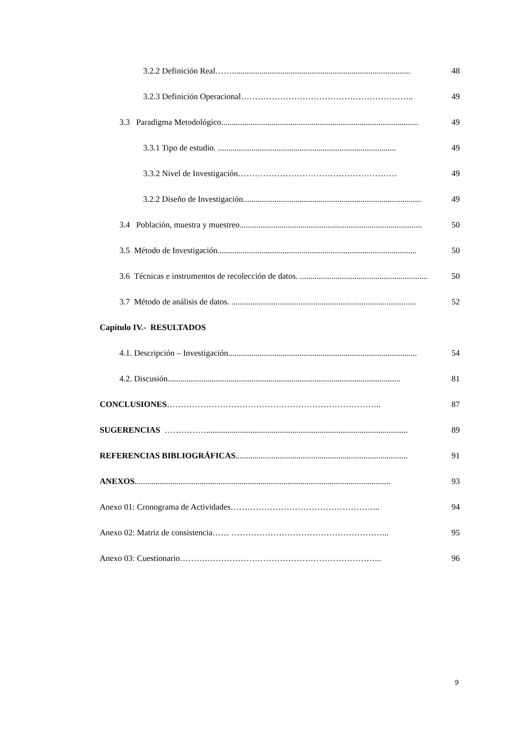3.2.2 Definición Real……..................................................................................... 48
3.2.3 Definición Operacional…………………………………………………….. 49
3.3 Paradigma Metodológico.............................................................................................. 49
3.3.1 Tipo de estudio. ..................................................................................... 49
3.3.2 Nivel de Investigación………………………………………………… 49
3.2.2 Diseño de Investigación..................................................................................... 49
3.4 Población, muestra y muestreo....................................................................................... 50
3.5 Método de Investigación............................................................................................... 50
3.6 Técnicas e instrumentos de recolección de datos. ............................................................. 50
3.7 Método de análisis de datos. ........................................................................................ 52
Capítulo IV.- RESULTADOS
4.1. Descripción – Investigación.......................................................................................... 54
4.2. Discusión............................................................................................................... 81
CONCLUSIONES………………………………………………………………….. 87
SUGERENCIAS ……………................................................................................................ 89
REFERENCIAS BIBLIOGRÁFICAS.................................................................................. 91
ANEXOS.......................................................................................................................... 93
Anexo 01: Cronograma de Actividades……………………………………………... 94
Anexo 02: Matriz de consistencia…… ………………………………………………... 95
Anexo 03: Cuestionario……….……………………………………………………... 96
9